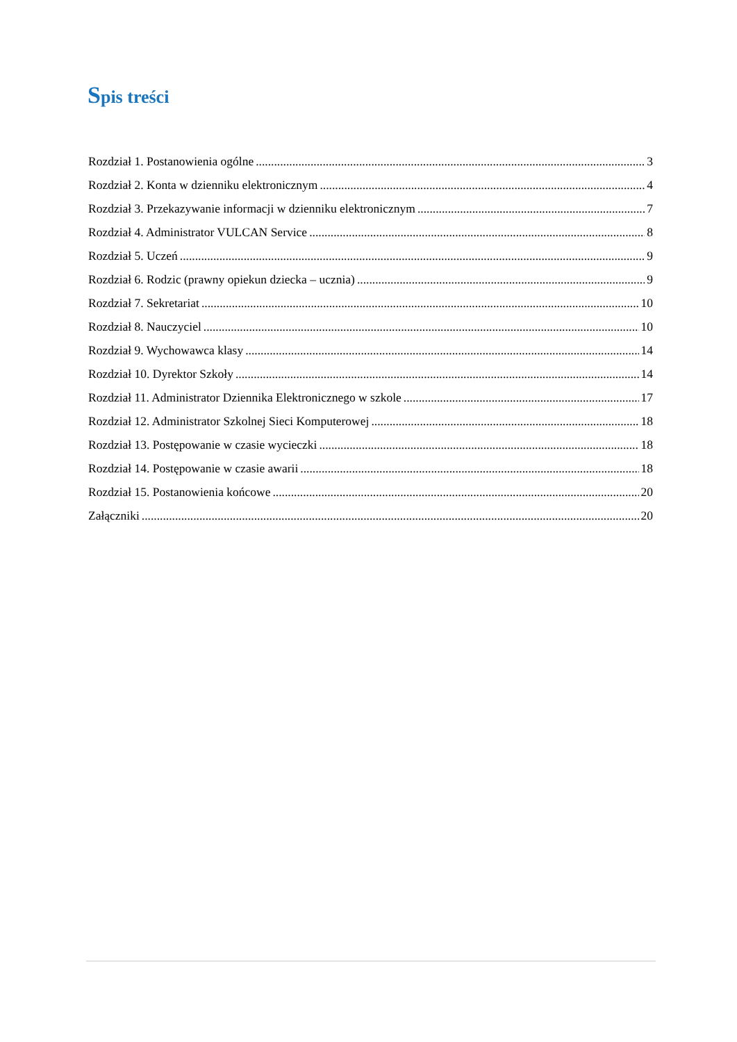Spis treści
Rozdział 1. Postanowienia ogólne 3
Rozdział 2. Konta w dzienniku elektronicznym 4
Rozdział 3. Przekazywanie informacji w dzienniku elektronicznym 7
Rozdział 4. Administrator VULCAN Service 8
Rozdział 5. Uczeń 9
Rozdział 6. Rodzic (prawny opiekun dziecka – ucznia) 9
Rozdział 7. Sekretariat 10
Rozdział 8. Nauczyciel 10
Rozdział 9. Wychowawca klasy 14
Rozdział 10. Dyrektor Szkoły 14
Rozdział 11. Administrator Dziennika Elektronicznego w szkole 17
Rozdział 12. Administrator Szkolnej Sieci Komputerowej 18
Rozdział 13. Postępowanie w czasie wycieczki 18
Rozdział 14. Postępowanie w czasie awarii 18
Rozdział 15. Postanowienia końcowe 20
Załączniki 20